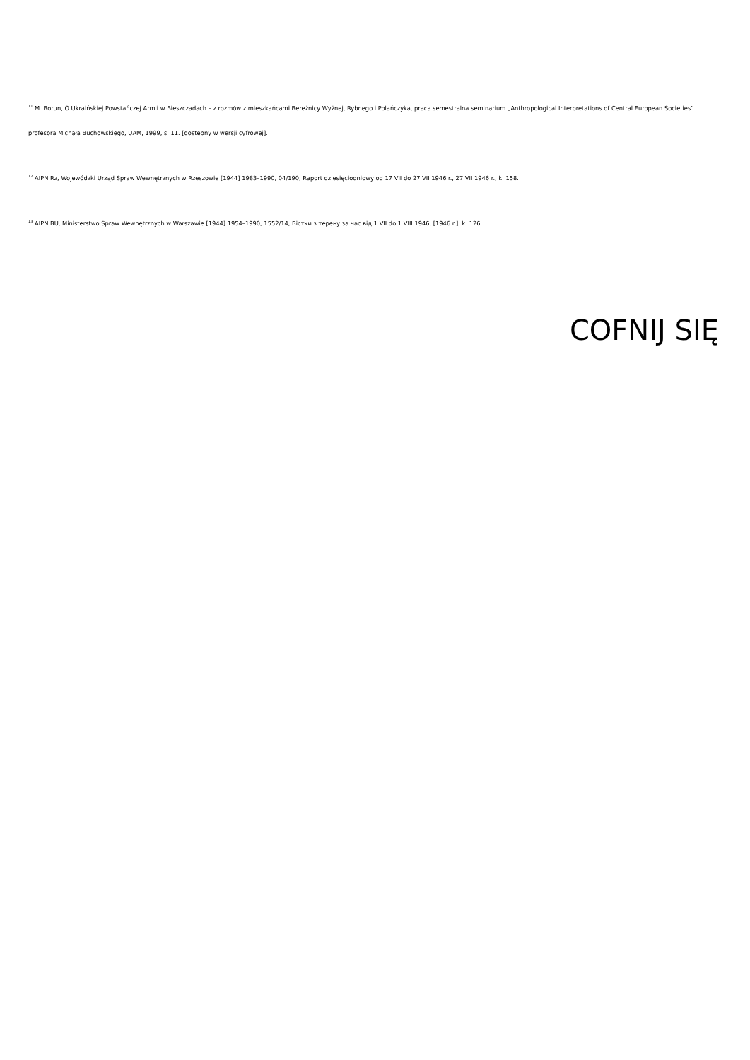<sup>11</sup> M. Borun, O Ukraińskiej Powstańczej Armii w Bieszczadach – z rozmów z mieszkańcami Bereżnicy Wyżnej, Rybnego i Polańczyka, praca semestralna seminarium „Anthropological Interpretations of Central European Societies” profesora Michała Buchowskiego, UAM, 1999, s. 11. [dostępny w wersji cyfrowej].
<sup>12</sup> AIPN Rz, Wojewódzki Urząd Spraw Wewnętrznych w Rzeszowie [1944] 1983–1990, 04/190, Raport dziesięciodniowy od 17 VII do 27 VII 1946 r., 27 VII 1946 r., k. 158.
<sup>13</sup> AIPN BU, Ministerstwo Spraw Wewnętrznych w Warszawie [1944] 1954–1990, 1552/14, Вістки з терену за час від 1 VII do 1 VIII 1946, [1946 r.], k. 126.
COFNIJ SIĘ